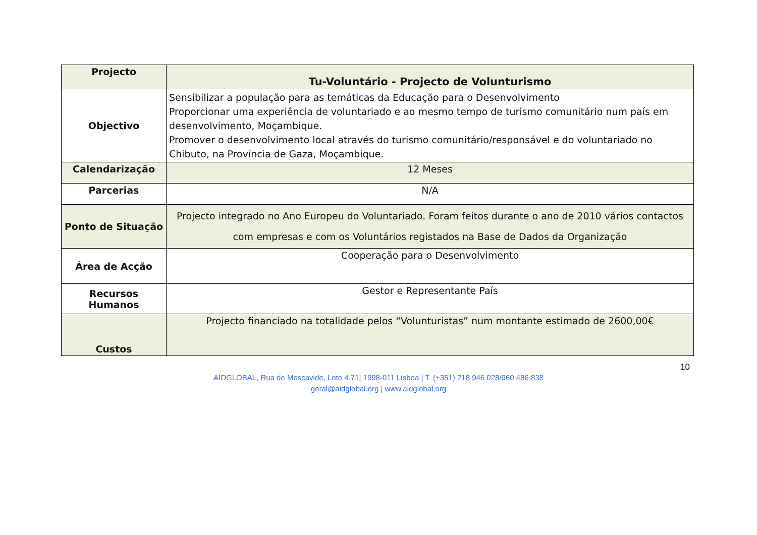| Projecto | Tu-Voluntário - Projecto de Volunturismo |
| Objectivo | Sensibilizar a população para as temáticas da Educação para o Desenvolvimento Proporcionar uma experiência de voluntariado e ao mesmo tempo de turismo comunitário num país em desenvolvimento, Moçambique. Promover o desenvolvimento local através do turismo comunitário/responsável e do voluntariado no Chibuto, na Província de Gaza, Moçambique. |
| Calendarização | 12 Meses |
| Parcerias | N/A |
| Ponto de Situação | Projecto integrado no Ano Europeu do Voluntariado. Foram feitos durante o ano de 2010 vários contactos com empresas e com os Voluntários registados na Base de Dados da Organização |
| Área de Acção | Cooperação para o Desenvolvimento |
| Recursos Humanos | Gestor e Representante País |
| Custos | Projecto financiado na totalidade pelos “Volunturistas” num montante estimado de 2600,00€ |
10
AIDGLOBAL, Rua de Moscavide, Lote 4.71| 1998-011 Lisboa | T. (+351) 218 946 028/960 486 838
geral@aidglobal.org | www.aidglobal.org